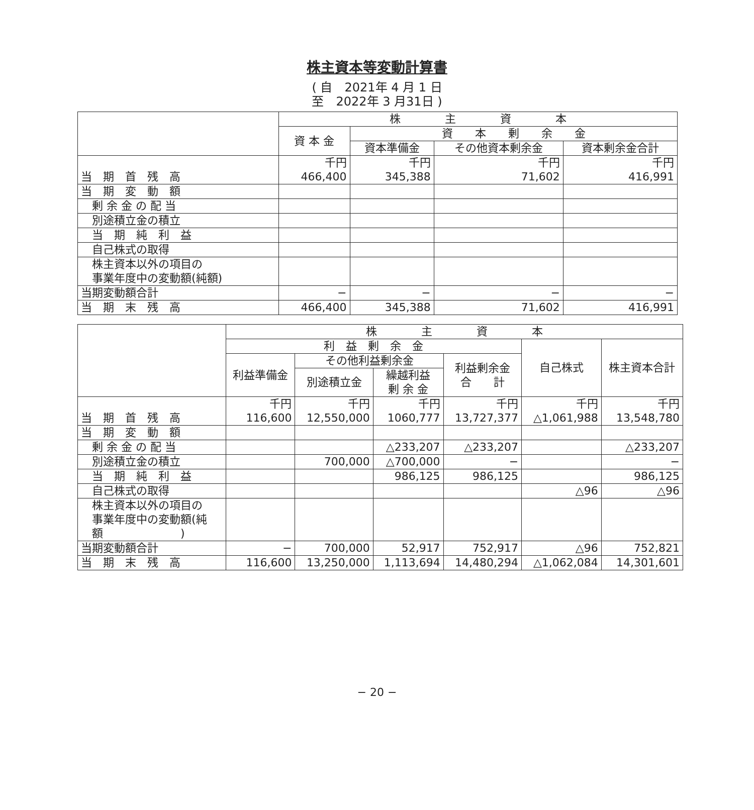株主資本等変動計算書
( 自　2021年 4 月 1 日
至　2022年 3 月31日 )
| | 株 主 資 本 | | | |
| --- | --- | --- | --- | --- |
| | 資 本 金 | 資 本 剰 余 金 | | |
| | | 資本準備金 | その他資本剰余金 | 資本剰余金合計 |
| 当 期 首 残 高 | 千円 466,400 | 千円 345,388 | 千円 71,602 | 千円 416,991 |
| 当 期 変 動 額 | | | | |
| 剰 余 金 の 配 当 | | | | |
| 別途積立金の積立 | | | | |
| 当 期 純 利 益 | | | | |
| 自己株式の取得 | | | | |
| 株主資本以外の項目の 事業年度中の変動額(純額) | | | | |
| 当期変動額合計 | − | − | − | − |
| 当 期 末 残 高 | 466,400 | 345,388 | 71,602 | 416,991 |
| | 株 主 資 本 | | | | | |
| --- | --- | --- | --- | --- | --- | --- |
| | 利 益 剰 余 金 | | | | 自己株式 | 株主資本合計 |
| | 利益準備金 | その他利益剰余金 | | 利益剰余金 合 計 | | |
| | | 別途積立金 | 繰越利益 剰 余 金 | | | |
| 当 期 首 残 高 | 千円 116,600 | 千円 12,550,000 | 千円 1060,777 | 千円 13,727,377 | 千円 △1,061,988 | 千円 13,548,780 |
| 当 期 変 動 額 | | | | | | |
| 剰 余 金 の 配 当 | | | △233,207 | △233,207 | | △233,207 |
| 別途積立金の積立 | | 700,000 | △700,000 | − | | − |
| 当 期 純 利 益 | | | 986,125 | 986,125 | | 986,125 |
| 自己株式の取得 | | | | | △96 | △96 |
| 株主資本以外の項目の 事業年度中の変動額(純 額 ) | | | | | | |
| 当期変動額合計 | − | 700,000 | 52,917 | 752,917 | △96 | 752,821 |
| 当 期 末 残 高 | 116,600 | 13,250,000 | 1,113,694 | 14,480,294 | △1,062,084 | 14,301,601 |
− 20 −